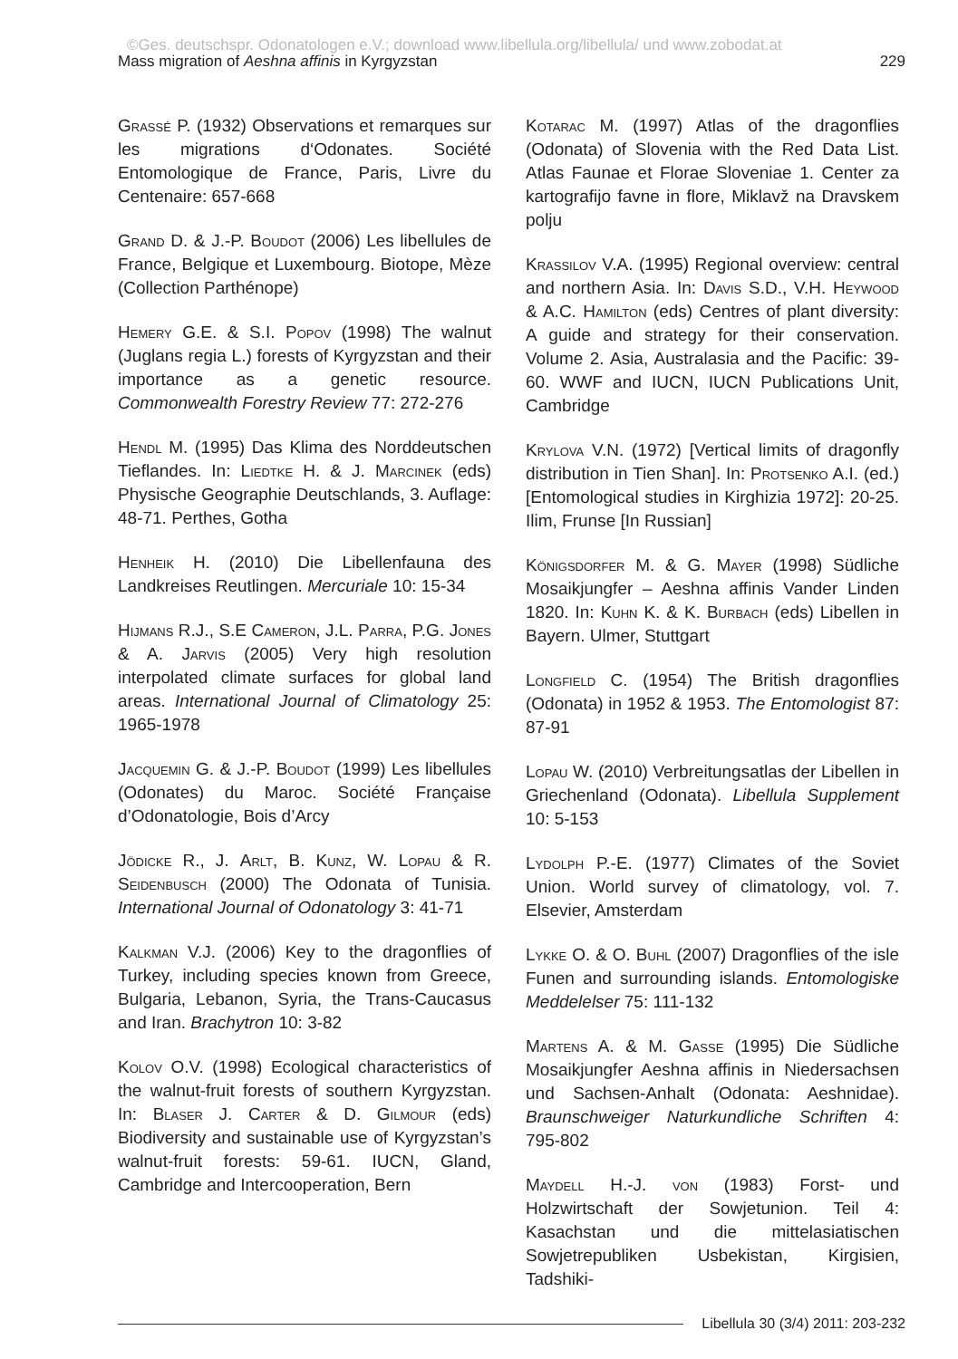©Ges. deutschspr. Odonatologen e.V.; download www.libellula.org/libellula/ und www.zobodat.at
Mass migration of Aeshna affinis in Kyrgyzstan 229
Grassé P. (1932) Observations et remarques sur les migrations d‘Odonates. Société Entomologique de France, Paris, Livre du Centenaire: 657-668
Grand D. & J.-P. Boudot (2006) Les libellules de France, Belgique et Luxembourg. Biotope, Mèze (Collection Parthénope)
Hemery G.E. & S.I. Popov (1998) The walnut (Juglans regia L.) forests of Kyrgyzstan and their importance as a genetic resource. Commonwealth Forestry Review 77: 272-276
Hendl M. (1995) Das Klima des Norddeutschen Tieflandes. In: Liedtke H. & J. Marcinek (eds) Physische Geographie Deutschlands, 3. Auflage: 48-71. Perthes, Gotha
Henheik H. (2010) Die Libellenfauna des Landkreises Reutlingen. Mercuriale 10: 15-34
Hijmans R.J., S.E Cameron, J.L. Parra, P.G. Jones & A. Jarvis (2005) Very high resolution interpolated climate surfaces for global land areas. International Journal of Climatology 25: 1965-1978
Jacquemin G. & J.-P. Boudot (1999) Les libellules (Odonates) du Maroc. Société Française d’Odonatologie, Bois d’Arcy
Jödicke R., J. Arlt, B. Kunz, W. Lopau & R. Seidenbusch (2000) The Odonata of Tunisia. International Journal of Odonatology 3: 41-71
Kalkman V.J. (2006) Key to the dragonflies of Turkey, including species known from Greece, Bulgaria, Lebanon, Syria, the Trans-Caucasus and Iran. Brachytron 10: 3-82
Kolov O.V. (1998) Ecological characteristics of the walnut-fruit forests of southern Kyrgyzstan. In: Blaser J. Carter & D. Gilmour (eds) Biodiversity and sustainable use of Kyrgyzstan’s walnut-fruit forests: 59-61. IUCN, Gland, Cambridge and Intercooperation, Bern
Kotarac M. (1997) Atlas of the dragonflies (Odonata) of Slovenia with the Red Data List. Atlas Faunae et Florae Sloveniae 1. Center za kartografijo favne in flore, Miklavž na Dravskem polju
Krassilov V.A. (1995) Regional overview: central and northern Asia. In: Davis S.D., V.H. Heywood & A.C. Hamilton (eds) Centres of plant diversity: A guide and strategy for their conservation. Volume 2. Asia, Australasia and the Pacific: 39-60. WWF and IUCN, IUCN Publications Unit, Cambridge
Krylova V.N. (1972) [Vertical limits of dragonfly distribution in Tien Shan]. In: Protsenko A.I. (ed.) [Entomological studies in Kirghizia 1972]: 20-25. Ilim, Frunse [In Russian]
Königsdorfer M. & G. Mayer (1998) Südliche Mosaikjungfer – Aeshna affinis Vander Linden 1820. In: Kuhn K. & K. Burbach (eds) Libellen in Bayern. Ulmer, Stuttgart
Longfield C. (1954) The British dragonflies (Odonata) in 1952 & 1953. The Entomologist 87: 87-91
Lopau W. (2010) Verbreitungsatlas der Libellen in Griechenland (Odonata). Libellula Supplement 10: 5-153
Lydolph P.-E. (1977) Climates of the Soviet Union. World survey of climatology, vol. 7. Elsevier, Amsterdam
Lykke O. & O. Buhl (2007) Dragonflies of the isle Funen and surrounding islands. Entomologiske Meddelelser 75: 111-132
Martens A. & M. Gasse (1995) Die Südliche Mosaikjungfer Aeshna affinis in Niedersachsen und Sachsen-Anhalt (Odonata: Aeshnidae). Braunschweiger Naturkundliche Schriften 4: 795-802
Maydell H.-J. von (1983) Forst- und Holzwirtschaft der Sowjetunion. Teil 4: Kasachstan und die mittelasiatischen Sowjetrepubliken Usbekistan, Kirgisien, Tadshiki-
Libellula 30 (3/4) 2011: 203-232